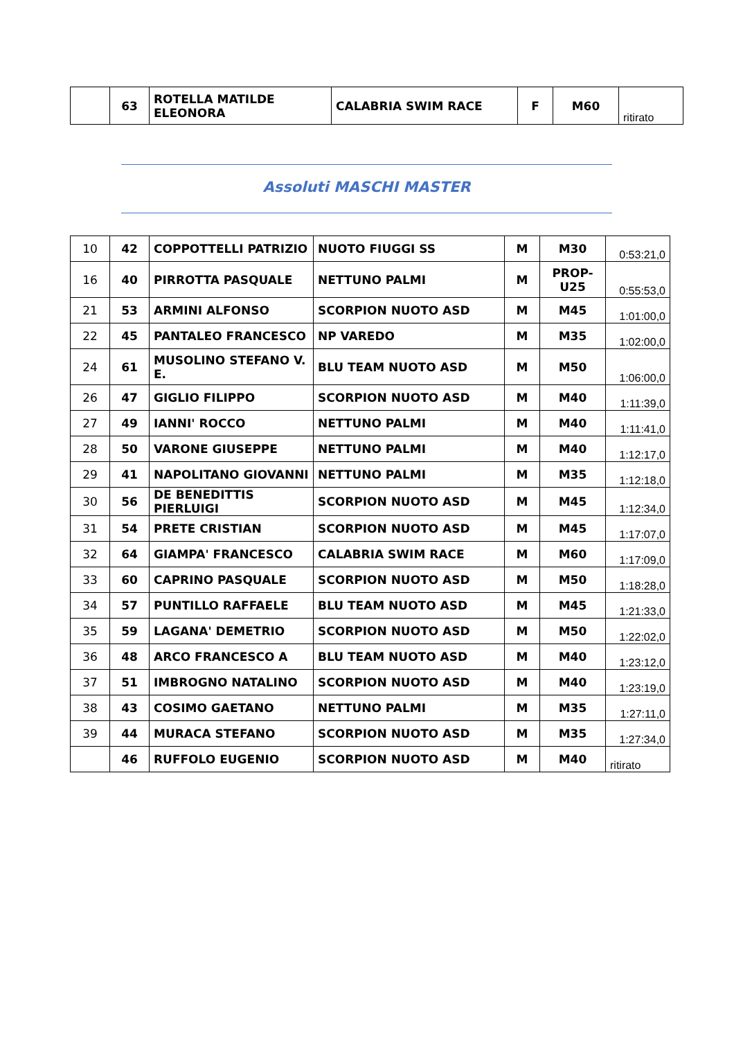| | 63 | ROTELLA MATILDE ELEONORA | CALABRIA SWIM RACE | F | M60 | ritirato |
Assoluti MASCHI MASTER
| 10 | 42 | COPPOTTELLI PATRIZIO | NUOTO FIUGGI SS | M | M30 | 0:53:21,0 |
| 16 | 40 | PIRROTTA PASQUALE | NETTUNO PALMI | M | PROP-U25 | 0:55:53,0 |
| 21 | 53 | ARMINI ALFONSO | SCORPION NUOTO ASD | M | M45 | 1:01:00,0 |
| 22 | 45 | PANTALEO FRANCESCO | NP VAREDO | M | M35 | 1:02:00,0 |
| 24 | 61 | MUSOLINO STEFANO V. E. | BLU TEAM NUOTO ASD | M | M50 | 1:06:00,0 |
| 26 | 47 | GIGLIO FILIPPO | SCORPION NUOTO ASD | M | M40 | 1:11:39,0 |
| 27 | 49 | IANNI' ROCCO | NETTUNO PALMI | M | M40 | 1:11:41,0 |
| 28 | 50 | VARONE GIUSEPPE | NETTUNO PALMI | M | M40 | 1:12:17,0 |
| 29 | 41 | NAPOLITANO GIOVANNI | NETTUNO PALMI | M | M35 | 1:12:18,0 |
| 30 | 56 | DE BENEDITTIS PIERLUIGI | SCORPION NUOTO ASD | M | M45 | 1:12:34,0 |
| 31 | 54 | PRETE CRISTIAN | SCORPION NUOTO ASD | M | M45 | 1:17:07,0 |
| 32 | 64 | GIAMPA' FRANCESCO | CALABRIA SWIM RACE | M | M60 | 1:17:09,0 |
| 33 | 60 | CAPRINO PASQUALE | SCORPION NUOTO ASD | M | M50 | 1:18:28,0 |
| 34 | 57 | PUNTILLO RAFFAELE | BLU TEAM NUOTO ASD | M | M45 | 1:21:33,0 |
| 35 | 59 | LAGANA' DEMETRIO | SCORPION NUOTO ASD | M | M50 | 1:22:02,0 |
| 36 | 48 | ARCO FRANCESCO A | BLU TEAM NUOTO ASD | M | M40 | 1:23:12,0 |
| 37 | 51 | IMBROGNO NATALINO | SCORPION NUOTO ASD | M | M40 | 1:23:19,0 |
| 38 | 43 | COSIMO GAETANO | NETTUNO PALMI | M | M35 | 1:27:11,0 |
| 39 | 44 | MURACA STEFANO | SCORPION NUOTO ASD | M | M35 | 1:27:34,0 |
| | 46 | RUFFOLO EUGENIO | SCORPION NUOTO ASD | M | M40 | ritirato |